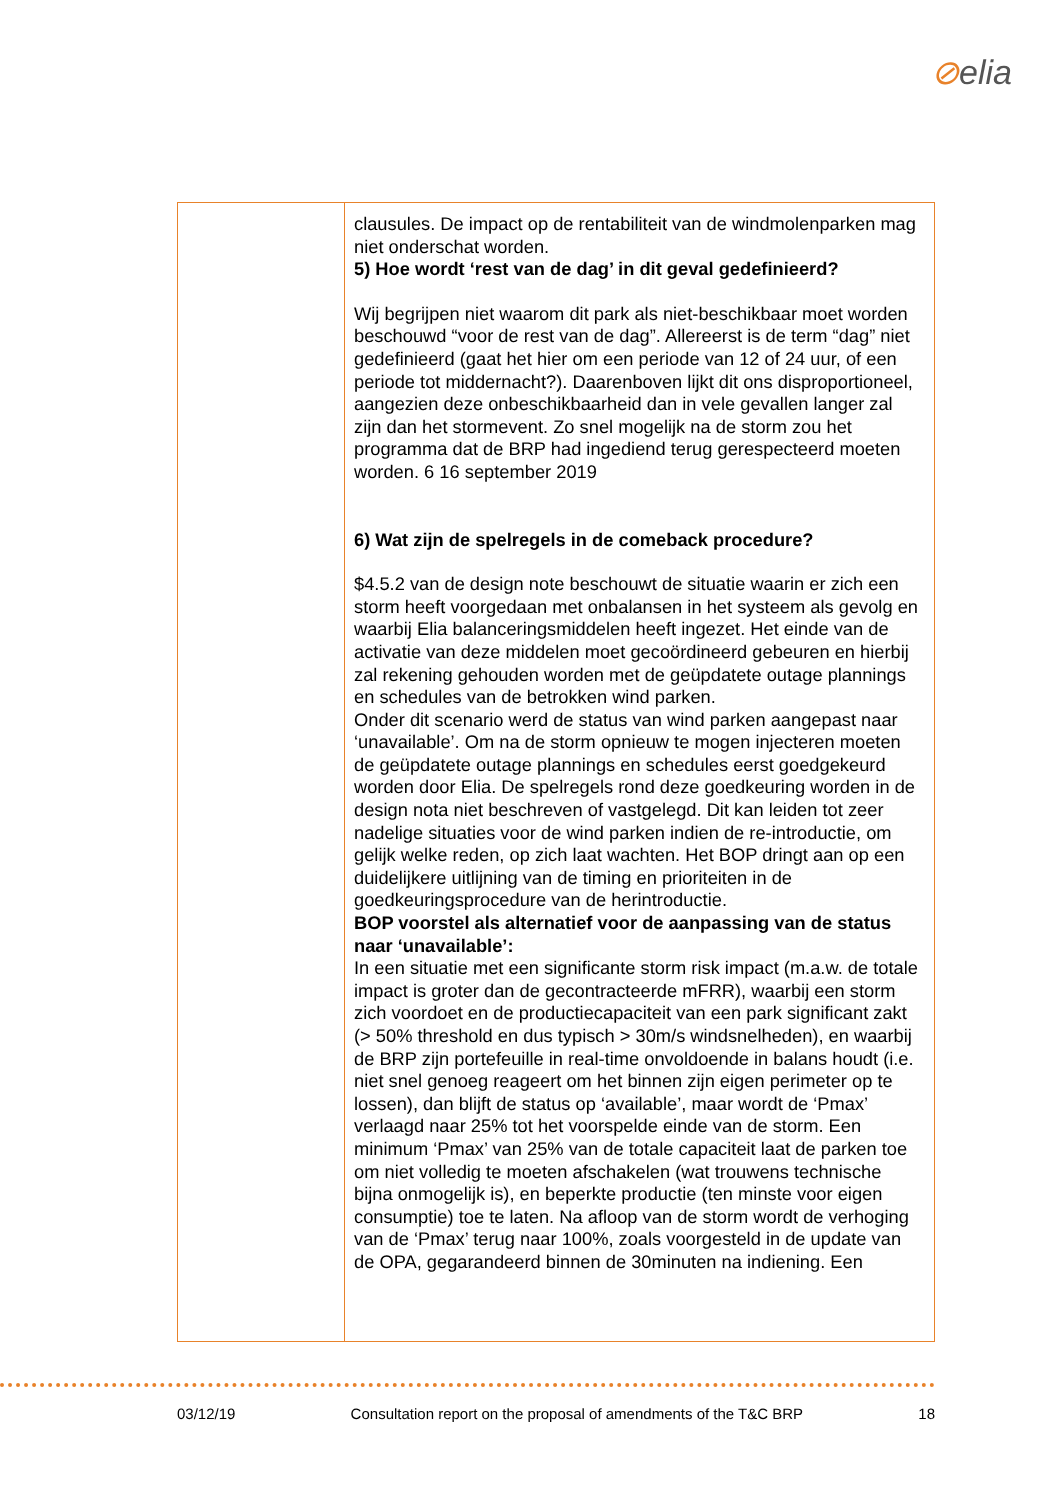⊘elia
| | clausules. De impact op de rentabiliteit van de windmolenparken mag niet onderschat worden. 5) Hoe wordt ‘rest van de dag’ in dit geval gedefinieerd? Wij begrijpen niet waarom dit park als niet-beschikbaar moet worden beschouwd “voor de rest van de dag”. Allereerst is de term “dag” niet gedefinieerd (gaat het hier om een periode van 12 of 24 uur, of een periode tot middernacht?). Daarenboven lijkt dit ons disproportioneel, aangezien deze onbeschikbaarheid dan in vele gevallen langer zal zijn dan het stormevent. Zo snel mogelijk na de storm zou het programma dat de BRP had ingediend terug gerespecteerd moeten worden. 6 16 september 2019 6) Wat zijn de spelregels in de comeback procedure? $4.5.2 van de design note beschouwt de situatie waarin er zich een storm heeft voorgedaan met onbalansen in het systeem als gevolg en waarbij Elia balanceringsmiddelen heeft ingezet. Het einde van de activatie van deze middelen moet gecoördineerd gebeuren en hierbij zal rekening gehouden worden met de geüpdatete outage plannings en schedules van de betrokken wind parken. Onder dit scenario werd de status van wind parken aangepast naar ‘unavailable’. Om na de storm opnieuw te mogen injecteren moeten de geüpdatete outage plannings en schedules eerst goedgekeurd worden door Elia. De spelregels rond deze goedkeuring worden in de design nota niet beschreven of vastgelegd. Dit kan leiden tot zeer nadelige situaties voor de wind parken indien de re-introductie, om gelijk welke reden, op zich laat wachten. Het BOP dringt aan op een duidelijkere uitlijning van de timing en prioriteiten in de goedkeuringsprocedure van de herintroductie. BOP voorstel als alternatief voor de aanpassing van de status naar ‘unavailable’: In een situatie met een significante storm risk impact (m.a.w. de totale impact is groter dan de gecontracteerde mFRR), waarbij een storm zich voordoet en de productiecapaciteit van een park significant zakt (> 50% threshold en dus typisch > 30m/s windsnelheden), en waarbij de BRP zijn portefeuille in real-time onvoldoende in balans houdt (i.e. niet snel genoeg reageert om het binnen zijn eigen perimeter op te lossen), dan blijft de status op ‘available’, maar wordt de ‘Pmax’ verlaagd naar 25% tot het voorspelde einde van de storm. Een minimum ‘Pmax’ van 25% van de totale capaciteit laat de parken toe om niet volledig te moeten afschakelen (wat trouwens technische bijna onmogelijk is), en beperkte productie (ten minste voor eigen consumptie) toe te laten. Na afloop van de storm wordt de verhoging van de ‘Pmax’ terug naar 100%, zoals voorgesteld in de update van de OPA, gegarandeerd binnen de 30minuten na indiening. Een |
03/12/19 Consultation report on the proposal of amendments of the T&C BRP 18